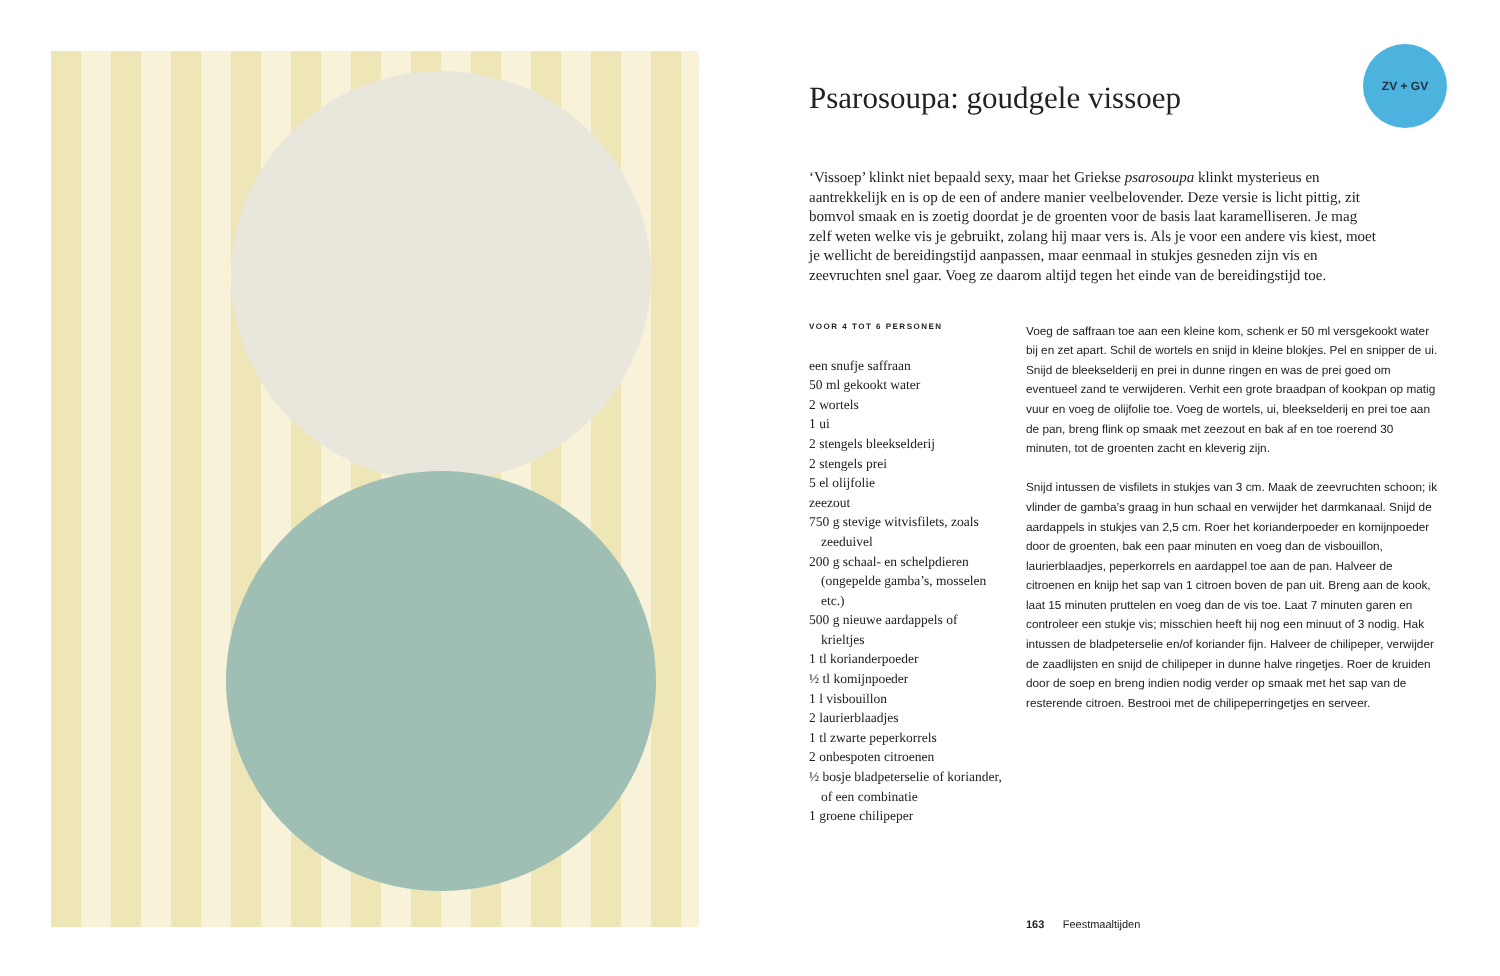ZV + GV
Psarosoupa: goudgele vissoep
‘Vissoep’ klinkt niet bepaald sexy, maar het Griekse psarosoupa klinkt mysterieus en aantrekkelijk en is op de een of andere manier veelbelovender. Deze versie is licht pittig, zit bomvol smaak en is zoetig doordat je de groenten voor de basis laat karamelliseren. Je mag zelf weten welke vis je gebruikt, zolang hij maar vers is. Als je voor een andere vis kiest, moet je wellicht de bereidingstijd aanpassen, maar eenmaal in stukjes gesneden zijn vis en zeevruchten snel gaar. Voeg ze daarom altijd tegen het einde van de bereidingstijd toe.
VOOR 4 TOT 6 PERSONEN
een snufje saffraan
50 ml gekookt water
2 wortels
1 ui
2 stengels bleekselderij
2 stengels prei
5 el olijfolie
zeezout
750 g stevige witvisfilets, zoals zeeduivel
200 g schaal- en schelpdieren (ongepelde gamba’s, mosselen etc.)
500 g nieuwe aardappels of krieltjes
1 tl korianderpoeder
½ tl komijnpoeder
1 l visbouillon
2 laurierblaadjes
1 tl zwarte peperkorrels
2 onbespoten citroenen
½ bosje bladpeterselie of koriander, of een combinatie
1 groene chilipeper
Voeg de saffraan toe aan een kleine kom, schenk er 50 ml versgekookt water bij en zet apart. Schil de wortels en snijd in kleine blokjes. Pel en snipper de ui. Snijd de bleekselderij en prei in dunne ringen en was de prei goed om eventueel zand te verwijderen. Verhit een grote braadpan of kookpan op matig vuur en voeg de olijfolie toe. Voeg de wortels, ui, bleekselderij en prei toe aan de pan, breng flink op smaak met zeezout en bak af en toe roerend 30 minuten, tot de groenten zacht en kleverig zijn.
Snijd intussen de visfilets in stukjes van 3 cm. Maak de zeevruchten schoon; ik vlinder de gamba’s graag in hun schaal en verwijder het darmkanaal. Snijd de aardappels in stukjes van 2,5 cm. Roer het korianderpoeder en komijnpoeder door de groenten, bak een paar minuten en voeg dan de visbouillon, laurierblaadjes, peperkorrels en aardappel toe aan de pan. Halveer de citroenen en knijp het sap van 1 citroen boven de pan uit. Breng aan de kook, laat 15 minuten pruttelen en voeg dan de vis toe. Laat 7 minuten garen en controleer een stukje vis; misschien heeft hij nog een minuut of 3 nodig. Hak intussen de bladpeterselie en/of koriander fijn. Halveer de chilipeper, verwijder de zaadlijsten en snijd de chilipeper in dunne halve ringetjes. Roer de kruiden door de soep en breng indien nodig verder op smaak met het sap van de resterende citroen. Bestrooi met de chilipeperringetjes en serveer.
163 Feestmaaltijden